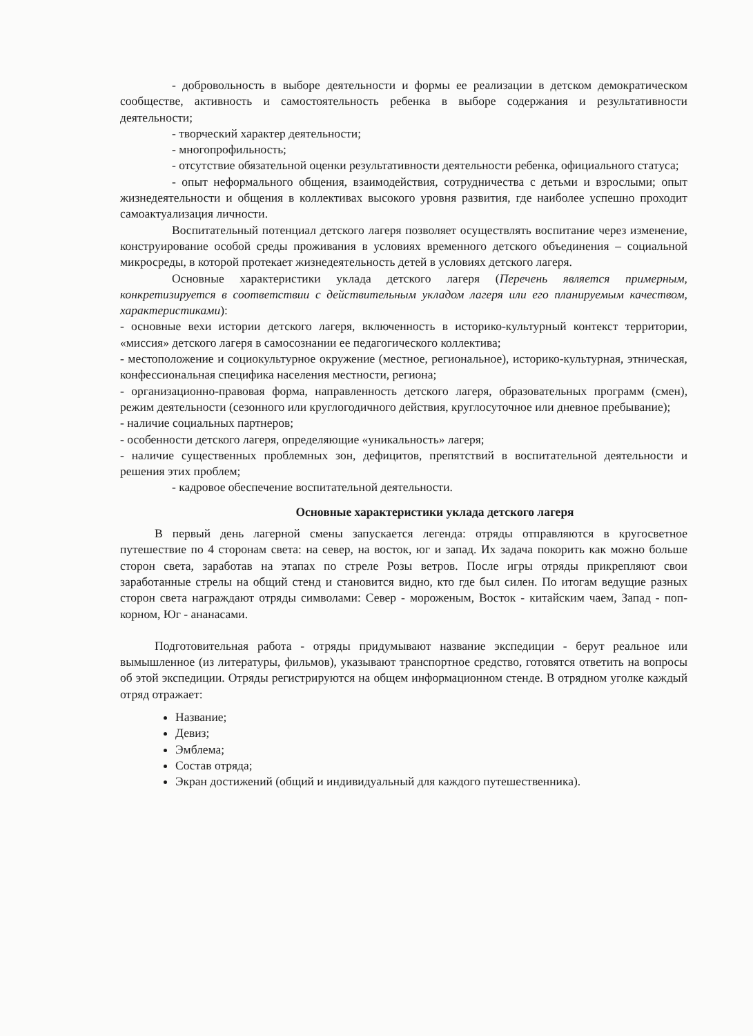- добровольность в выборе деятельности и формы ее реализации в детском демократическом сообществе, активность и самостоятельность ребенка в выборе содержания и результативности деятельности;
- творческий характер деятельности;
- многопрофильность;
- отсутствие обязательной оценки результативности деятельности ребенка, официального статуса;
- опыт неформального общения, взаимодействия, сотрудничества с детьми и взрослыми; опыт жизнедеятельности и общения в коллективах высокого уровня развития, где наиболее успешно проходит самоактуализация личности.
Воспитательный потенциал детского лагеря позволяет осуществлять воспитание через изменение, конструирование особой среды проживания в условиях временного детского объединения – социальной микросреды, в которой протекает жизнедеятельность детей в условиях детского лагеря.
Основные характеристики уклада детского лагеря (Перечень является примерным, конкретизируется в соответствии с действительным укладом лагеря или его планируемым качеством, характеристиками):
- основные вехи истории детского лагеря, включенность в историко-культурный контекст территории, «миссия» детского лагеря в самосознании ее педагогического коллектива;
- местоположение и социокультурное окружение (местное, региональное), историко-культурная, этническая, конфессиональная специфика населения местности, региона;
- организационно-правовая форма, направленность детского лагеря, образовательных программ (смен), режим деятельности (сезонного или круглогодичного действия, круглосуточное или дневное пребывание);
- наличие социальных партнеров;
- особенности детского лагеря, определяющие «уникальность» лагеря;
- наличие существенных проблемных зон, дефицитов, препятствий в воспитательной деятельности и решения этих проблем;
- кадровое обеспечение воспитательной деятельности.
Основные характеристики уклада детского лагеря
В первый день лагерной смены запускается легенда: отряды отправляются в кругосветное путешествие по 4 сторонам света: на север, на восток, юг и запад. Их задача покорить как можно больше сторон света, заработав на этапах по стреле Розы ветров. После игры отряды прикрепляют свои заработанные стрелы на общий стенд и становится видно, кто где был силен. По итогам ведущие разных сторон света награждают отряды символами: Север - мороженым, Восток - китайским чаем, Запад - поп-корном, Юг - ананасами.
Подготовительная работа - отряды придумывают название экспедиции - берут реальное или вымышленное (из литературы, фильмов), указывают транспортное средство, готовятся ответить на вопросы об этой экспедиции. Отряды регистрируются на общем информационном стенде. В отрядном уголке каждый отряд отражает:
Название;
Девиз;
Эмблема;
Состав отряда;
Экран достижений (общий и индивидуальный для каждого путешественника).